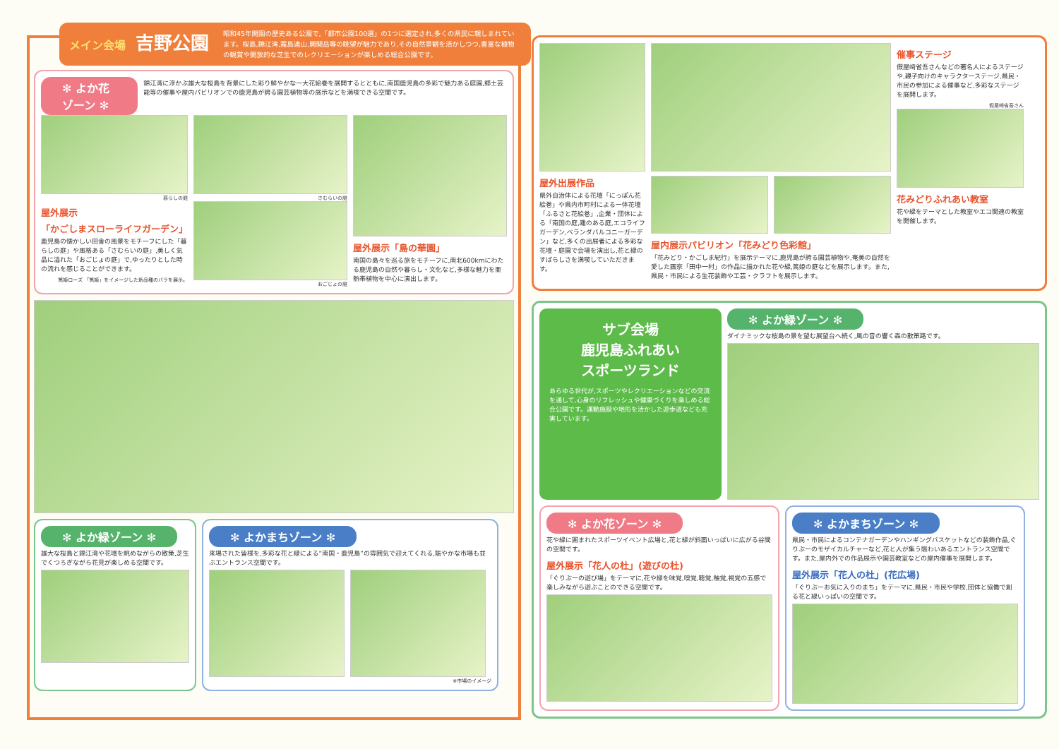メイン会場 吉野公園
昭和45年開園の歴史ある公園で,「都市公園100選」の1つに選定され,多くの県民に親しまれています。桜島,錦江湾,霧島連山,開聞岳等の眺望が魅力であり,その自然景観を活かしつつ,豊富な植物の観賞や開放的な芝生でのレクリエーションが楽しめる総合公園です。
✻ よか花ゾーン ✻
錦江湾に浮かぶ雄大な桜島を背景にした彩り鮮やかな一大花絵巻を展開するとともに,南国鹿児島の多彩で魅力ある庭園,郷土芸能等の催事や屋内パビリオンでの鹿児島が誇る園芸植物等の展示などを満喫できる空間です。
暮らしの庭
屋外展示
「かごしまスローライフガーデン」
鹿児島の懐かしい田舎の風景をモチーフにした「暮らしの庭」や風格ある「さむらいの庭」,美しく気品に溢れた「おごじょの庭」で,ゆったりとした時の流れを感じることができます。
篤姫ローズ 「篤姫」をイメージした新品種のバラを展示。
さむらいの庭
おごじょの庭
屋外展示「島の華園」
南国の島々を巡る旅をモチーフに,南北600kmにわたる鹿児島の自然や暮らし・文化など,多様な魅力を亜熱帯植物を中心に演出します。
✻ よか緑ゾーン ✻
雄大な桜島と錦江湾や花壇を眺めながらの散策,芝生でくつろぎながら花見が楽しめる空間です。
✻ よかまちゾーン ✻
来場された皆様を,多彩な花と緑による“南国・鹿児島”の雰囲気で迎えてくれる,賑やかな市場も並ぶエントランス空間です。
※市場のイメージ
屋外出展作品
県外自治体による花壇「にっぽん花絵巻」や県内市町村による一体花壇「ふるさと花絵巻」,企業・団体による「南国の庭,趣のある庭,エコライフガーデン,ベランダバルコニーガーデン」など,多くの出展者による多彩な花壇・庭園で会場を演出し,花と緑のすばらしさを満喫していただきます。
屋内展示パビリオン「花みどり色彩館」
「花みどり・かごしま紀行」を展示テーマに,鹿児島が誇る園芸植物や,奄美の自然を愛した画家「田中一村」の作品に描かれた花や緑,篤姫の庭などを展示します。また,県民・市民による生花装飾や工芸・クラフトを展示します。
催事ステージ
假屋崎省吾さんなどの著名人によるステージや,親子向けのキャラクターステージ,県民・市民の参加による催事など,多彩なステージを展開します。
假屋崎省吾さん
花みどりふれあい教室
花や緑をテーマとした教室やエコ関連の教室を開催します。
サブ会場
鹿児島ふれあい
スポーツランド
あらゆる世代が,スポーツやレクリエーションなどの交流を通して,心身のリフレッシュや健康づくりを楽しめる総合公園です。運動施設や地形を活かした遊歩道なども充実しています。
✻ よか緑ゾーン ✻
ダイナミックな桜島の景を望む展望台へ続く,風の音の響く森の散策路です。
✻ よか花ゾーン ✻
花や緑に囲まれたスポーツイベント広場と,花と緑が斜面いっぱいに広がる谷間の空間です。
屋外展示「花人の杜」(遊びの杜)
「ぐりぶーの遊び場」をテーマに,花や緑を味覚,嗅覚,聴覚,触覚,視覚の五感で楽しみながら遊ぶことのできる空間です。
✻ よかまちゾーン ✻
県民・市民によるコンテナガーデンやハンギングバスケットなどの装飾作品,ぐりぶーのモザイカルチャーなど,花と人が集う賑わいあるエントランス空間です。また,屋内外での作品展示や園芸教室などの屋内催事を展開します。
屋外展示「花人の杜」(花広場)
「ぐりぶーお気に入りのまち」をテーマに,県民・市民や学校,団体と協働で創る花と緑いっぱいの空間です。